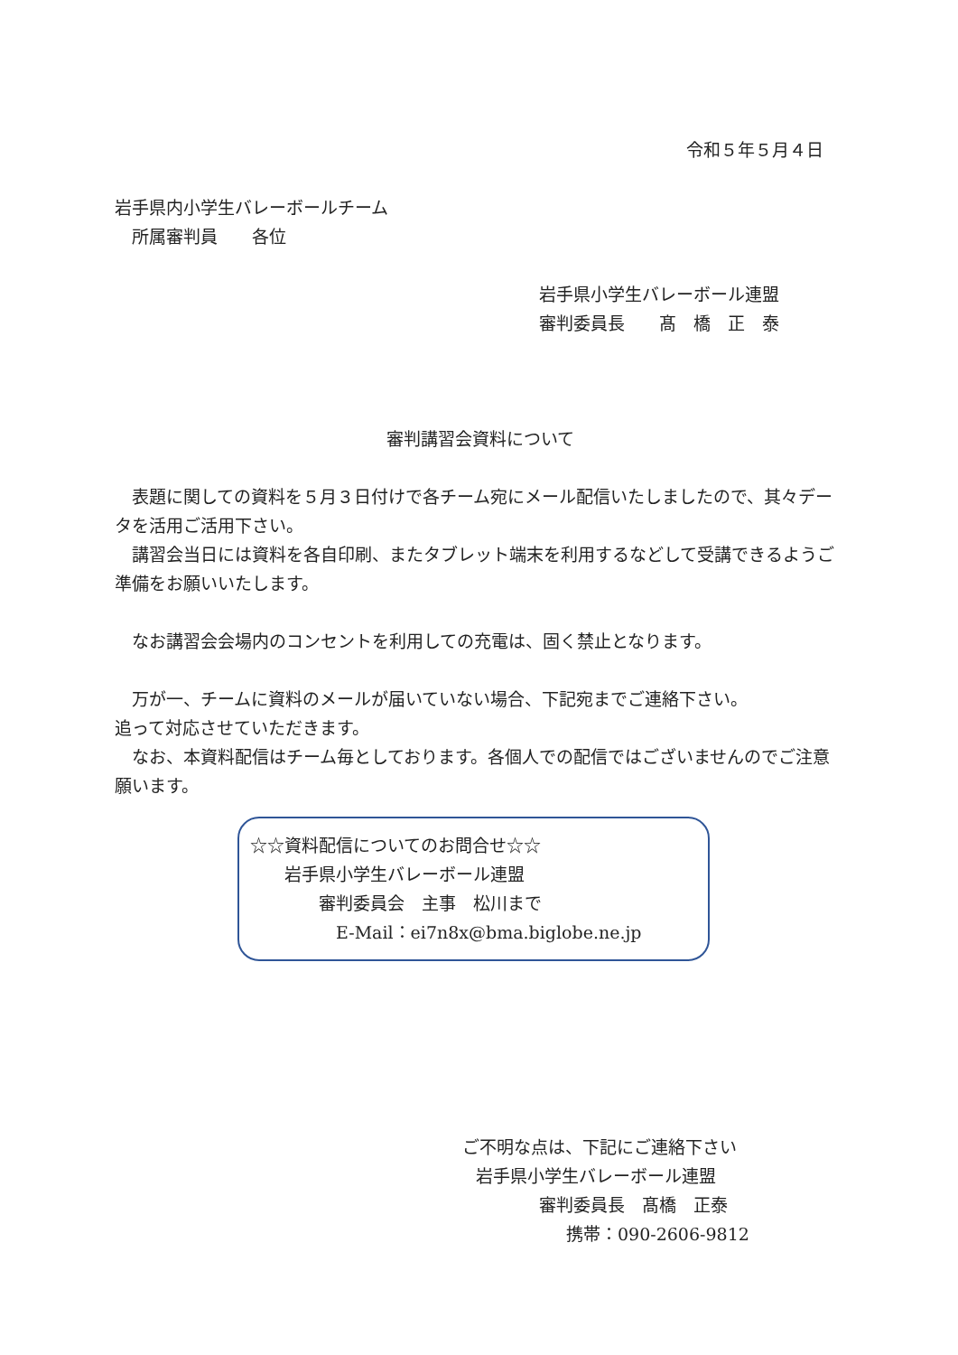令和５年５月４日
岩手県内小学生バレーボールチーム
　所属審判員　　各位
岩手県小学生バレーボール連盟
審判委員長　　髙　橋　正　泰
審判講習会資料について
　表題に関しての資料を５月３日付けで各チーム宛にメール配信いたしましたので、其々データを活用ご活用下さい。
　講習会当日には資料を各自印刷、またタブレット端末を利用するなどして受講できるようご準備をお願いいたします。
　なお講習会会場内のコンセントを利用しての充電は、固く禁止となります。
　万が一、チームに資料のメールが届いていない場合、下記宛までご連絡下さい。
追って対応させていただきます。
　なお、本資料配信はチーム毎としております。各個人での配信ではございませんのでご注意願います。
☆☆資料配信についてのお問合せ☆☆
　　岩手県小学生バレーボール連盟
　　　　審判委員会　主事　松川まで
　　　　　E-Mail：ei7n8x@bma.biglobe.ne.jp
ご不明な点は、下記にご連絡下さい
岩手県小学生バレーボール連盟
審判委員長　髙橋　正泰
携帯：090-2606-9812